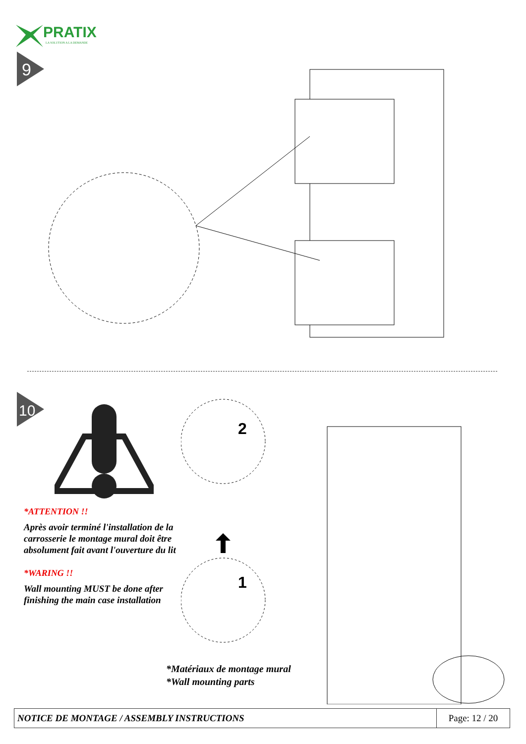PRATIX
LA SOLUTION A LA DEMANDE
9
10
*ATTENTION !!
Après avoir terminé l'installation de la carrosserie le montage mural doit être absolument fait avant l'ouverture du lit
*WARING !!
Wall mounting MUST be done after finishing the main case installation
2
1
*Matériaux de montage mural
*Wall mounting parts
| NOTICE DE MONTAGE / ASSEMBLY INSTRUCTIONS | Page: 12 / 20 |